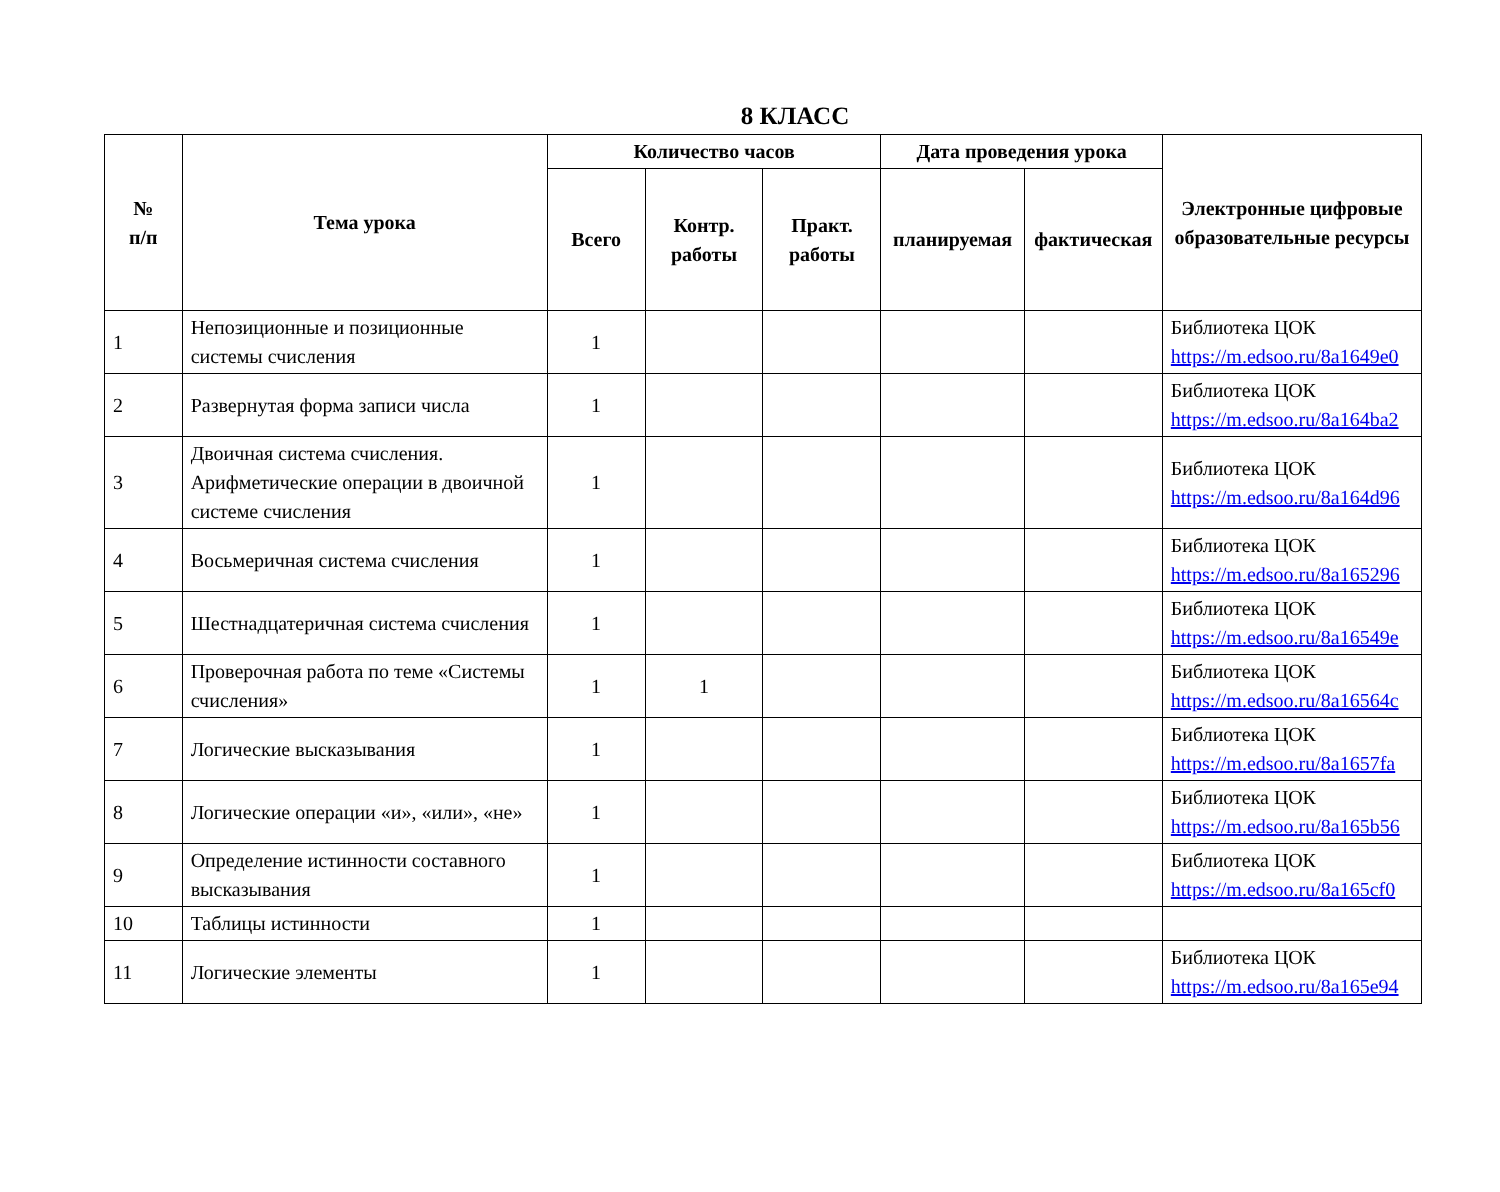8 КЛАСС
| № п/п | Тема урока | Количество часов | | | Дата проведения урока | | Электронные цифровые образовательные ресурсы |
| --- | --- | --- | --- | --- | --- | --- | --- |
| | | Всего | Контр. работы | Практ. работы | планируемая | фактическая | |
| 1 | Непозиционные и позиционные системы счисления | 1 | | | | | Библиотека ЦОК https://m.edsoo.ru/8a1649e0 |
| 2 | Развернутая форма записи числа | 1 | | | | | Библиотека ЦОК https://m.edsoo.ru/8a164ba2 |
| 3 | Двоичная система счисления. Арифметические операции в двоичной системе счисления | 1 | | | | | Библиотека ЦОК https://m.edsoo.ru/8a164d96 |
| 4 | Восьмеричная система счисления | 1 | | | | | Библиотека ЦОК https://m.edsoo.ru/8a165296 |
| 5 | Шестнадцатеричная система счисления | 1 | | | | | Библиотека ЦОК https://m.edsoo.ru/8a16549e |
| 6 | Проверочная работа по теме «Системы счисления» | 1 | 1 | | | | Библиотека ЦОК https://m.edsoo.ru/8a16564c |
| 7 | Логические высказывания | 1 | | | | | Библиотека ЦОК https://m.edsoo.ru/8a1657fa |
| 8 | Логические операции «и», «или», «не» | 1 | | | | | Библиотека ЦОК https://m.edsoo.ru/8a165b56 |
| 9 | Определение истинности составного высказывания | 1 | | | | | Библиотека ЦОК https://m.edsoo.ru/8a165cf0 |
| 10 | Таблицы истинности | 1 | | | | | |
| 11 | Логические элементы | 1 | | | | | Библиотека ЦОК https://m.edsoo.ru/8a165e94 |